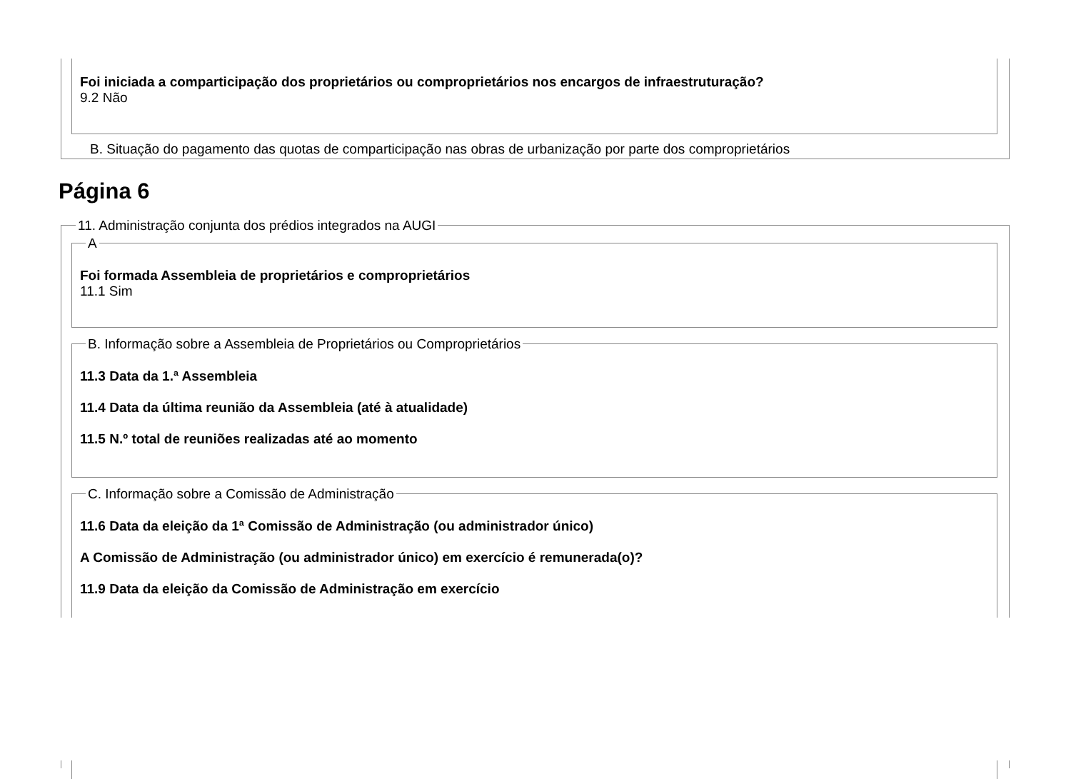Foi iniciada a comparticipação dos proprietários ou comproprietários nos encargos de infraestruturação?
9.2 Não
B. Situação do pagamento das quotas de comparticipação nas obras de urbanização por parte dos comproprietários
Página 6
11. Administração conjunta dos prédios integrados na AUGI
Foi formada Assembleia de proprietários e comproprietários
11.1 Sim
A
11.3 Data da 1.ª Assembleia
11.4 Data da última reunião da Assembleia (até à atualidade)
11.5 N.º total de reuniões realizadas até ao momento
B. Informação sobre a Assembleia de Proprietários ou Comproprietários
11.6 Data da eleição da 1ª Comissão de Administração (ou administrador único)
A Comissão de Administração (ou administrador único) em exercício é remunerada(o)?
11.9 Data da eleição da Comissão de Administração em exercício
C. Informação sobre a Comissão de Administração